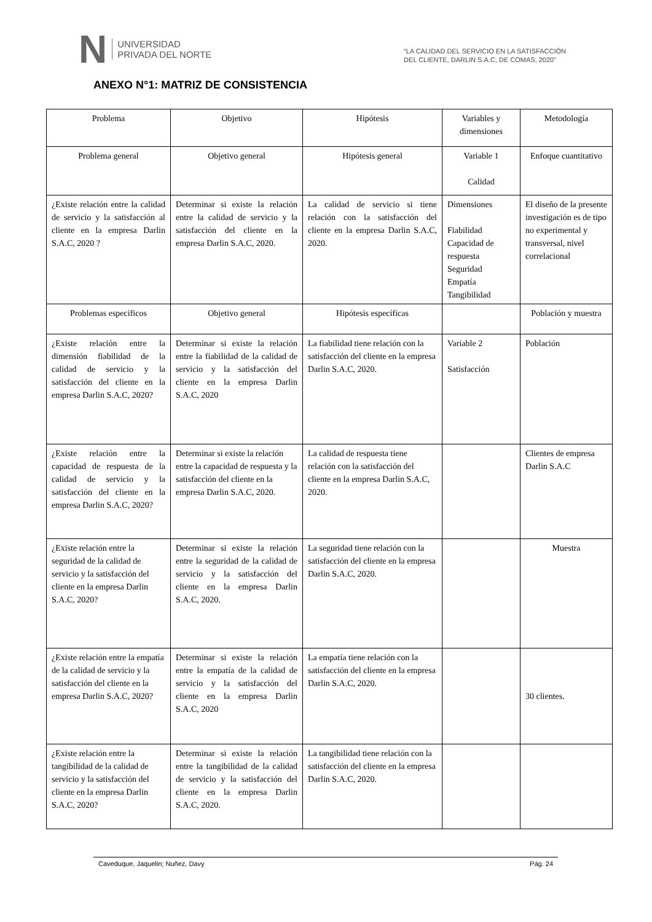N UNIVERSIDAD
PRIVADA DEL NORTE
“LA CALIDAD DEL SERVICIO EN LA SATISFACCIÓN
DEL CLIENTE, DARLIN S.A.C, DE COMAS, 2020”
ANEXO N°1: MATRIZ DE CONSISTENCIA
| Problema | Objetivo | Hipótesis | Variables y dimensiones | Metodología |
| Problema general | Objetivo general | Hipótesis general | Variable 1 Calidad | Enfoque cuantitativo |
| ¿Existe relación entre la calidad de servicio y la satisfacción al cliente en la empresa Darlin S.A.C, 2020 ? | Determinar si existe la relación entre la calidad de servicio y la satisfacción del cliente en la empresa Darlin S.A.C, 2020. | La calidad de servicio si tiene relación con la satisfacción del cliente en la empresa Darlin S.A.C, 2020. | Dimensiones Fiabilidad Capacidad de respuesta Seguridad Empatía Tangibilidad | El diseño de la presente investigación es de tipo no experimental y transversal, nivel correlacional |
| Problemas específicos | Objetivo general | Hipótesis específicas | | Población y muestra |
| ¿Existe relación entre la dimensión fiabilidad de la calidad de servicio y la satisfacción del cliente en la empresa Darlin S.A.C, 2020? | Determinar si existe la relación entre la fiabilidad de la calidad de servicio y la satisfacción del cliente en la empresa Darlin S.A.C, 2020 | La fiabilidad tiene relación con la satisfacción del cliente en la empresa Darlin S.A.C, 2020. | Variable 2 Satisfacción | Población |
| ¿Existe relación entre la capacidad de respuesta de la calidad de servicio y la satisfacción del cliente en la empresa Darlin S.A.C, 2020? | Determinar si existe la relación entre la capacidad de respuesta y la satisfacción del cliente en la empresa Darlin S.A.C, 2020. | La calidad de respuesta tiene relación con la satisfacción del cliente en la empresa Darlin S.A.C, 2020. | | Clientes de empresa Darlin S.A.C |
| ¿Existe relación entre la seguridad de la calidad de servicio y la satisfacción del cliente en la empresa Darlin S.A.C, 2020? | Determinar si existe la relación entre la seguridad de la calidad de servicio y la satisfacción del cliente en la empresa Darlin S.A.C, 2020. | La seguridad tiene relación con la satisfacción del cliente en la empresa Darlin S.A.C, 2020. | | Muestra |
| ¿Existe relación entre la empatía de la calidad de servicio y la satisfacción del cliente en la empresa Darlin S.A.C, 2020? | Determinar si existe la relación entre la empatía de la calidad de servicio y la satisfacción del cliente en la empresa Darlin S.A.C, 2020 | La empatía tiene relación con la satisfacción del cliente en la empresa Darlin S.A.C, 2020. | | 30 clientes. |
| ¿Existe relación entre la tangibilidad de la calidad de servicio y la satisfacción del cliente en la empresa Darlin S.A.C, 2020? | Determinar si existe la relación entre la tangibilidad de la calidad de servicio y la satisfacción del cliente en la empresa Darlin S.A.C, 2020. | La tangibilidad tiene relación con la satisfacción del cliente en la empresa Darlin S.A.C, 2020. | | |
Caveduque, Jaquelin; Nuñez, Davy Pág. 24